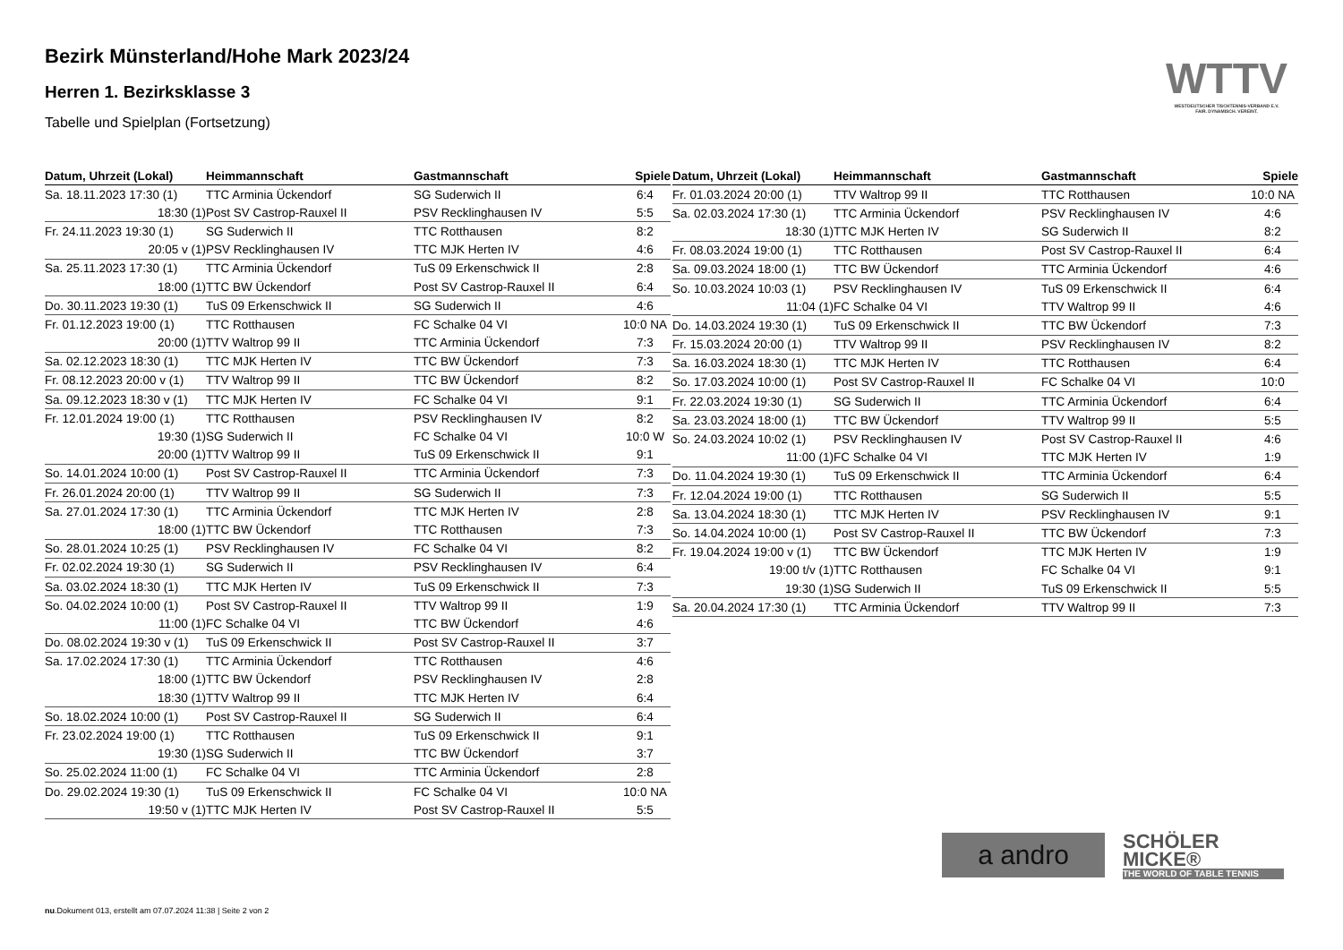WTTV
WESTDEUTSCHER TISCHTENNIS-VERBAND E.V.
FAIR. DYNAMISCH. VEREINT.
Bezirk Münsterland/Hohe Mark 2023/24
Herren 1. Bezirksklasse 3
Tabelle und Spielplan (Fortsetzung)
| Datum, Uhrzeit (Lokal) | Heimmannschaft | Gastmannschaft | Spiele |
| --- | --- | --- | --- |
| Sa. 18.11.2023 17:30 (1) | TTC Arminia Ückendorf | SG Suderwich II | 6:4 |
| 18:30 (1) | Post SV Castrop-Rauxel II | PSV Recklinghausen IV | 5:5 |
| Fr. 24.11.2023 19:30 (1) | SG Suderwich II | TTC Rotthausen | 8:2 |
| 20:05 v (1) | PSV Recklinghausen IV | TTC MJK Herten IV | 4:6 |
| Sa. 25.11.2023 17:30 (1) | TTC Arminia Ückendorf | TuS 09 Erkenschwick II | 2:8 |
| 18:00 (1) | TTC BW Ückendorf | Post SV Castrop-Rauxel II | 6:4 |
| Do. 30.11.2023 19:30 (1) | TuS 09 Erkenschwick II | SG Suderwich II | 4:6 |
| Fr. 01.12.2023 19:00 (1) | TTC Rotthausen | FC Schalke 04 VI | 10:0 NA |
| 20:00 (1) | TTV Waltrop 99 II | TTC Arminia Ückendorf | 7:3 |
| Sa. 02.12.2023 18:30 (1) | TTC MJK Herten IV | TTC BW Ückendorf | 7:3 |
| Fr. 08.12.2023 20:00 v (1) | TTV Waltrop 99 II | TTC BW Ückendorf | 8:2 |
| Sa. 09.12.2023 18:30 v (1) | TTC MJK Herten IV | FC Schalke 04 VI | 9:1 |
| Fr. 12.01.2024 19:00 (1) | TTC Rotthausen | PSV Recklinghausen IV | 8:2 |
| 19:30 (1) | SG Suderwich II | FC Schalke 04 VI | 10:0 W |
| 20:00 (1) | TTV Waltrop 99 II | TuS 09 Erkenschwick II | 9:1 |
| So. 14.01.2024 10:00 (1) | Post SV Castrop-Rauxel II | TTC Arminia Ückendorf | 7:3 |
| Fr. 26.01.2024 20:00 (1) | TTV Waltrop 99 II | SG Suderwich II | 7:3 |
| Sa. 27.01.2024 17:30 (1) | TTC Arminia Ückendorf | TTC MJK Herten IV | 2:8 |
| 18:00 (1) | TTC BW Ückendorf | TTC Rotthausen | 7:3 |
| So. 28.01.2024 10:25 (1) | PSV Recklinghausen IV | FC Schalke 04 VI | 8:2 |
| Fr. 02.02.2024 19:30 (1) | SG Suderwich II | PSV Recklinghausen IV | 6:4 |
| Sa. 03.02.2024 18:30 (1) | TTC MJK Herten IV | TuS 09 Erkenschwick II | 7:3 |
| So. 04.02.2024 10:00 (1) | Post SV Castrop-Rauxel II | TTV Waltrop 99 II | 1:9 |
| 11:00 (1) | FC Schalke 04 VI | TTC BW Ückendorf | 4:6 |
| Do. 08.02.2024 19:30 v (1) | TuS 09 Erkenschwick II | Post SV Castrop-Rauxel II | 3:7 |
| Sa. 17.02.2024 17:30 (1) | TTC Arminia Ückendorf | TTC Rotthausen | 4:6 |
| 18:00 (1) | TTC BW Ückendorf | PSV Recklinghausen IV | 2:8 |
| 18:30 (1) | TTV Waltrop 99 II | TTC MJK Herten IV | 6:4 |
| So. 18.02.2024 10:00 (1) | Post SV Castrop-Rauxel II | SG Suderwich II | 6:4 |
| Fr. 23.02.2024 19:00 (1) | TTC Rotthausen | TuS 09 Erkenschwick II | 9:1 |
| 19:30 (1) | SG Suderwich II | TTC BW Ückendorf | 3:7 |
| So. 25.02.2024 11:00 (1) | FC Schalke 04 VI | TTC Arminia Ückendorf | 2:8 |
| Do. 29.02.2024 19:30 (1) | TuS 09 Erkenschwick II | FC Schalke 04 VI | 10:0 NA |
| 19:50 v (1) | TTC MJK Herten IV | Post SV Castrop-Rauxel II | 5:5 |
| Datum, Uhrzeit (Lokal) | Heimmannschaft | Gastmannschaft | Spiele |
| --- | --- | --- | --- |
| Fr. 01.03.2024 20:00 (1) | TTV Waltrop 99 II | TTC Rotthausen | 10:0 NA |
| Sa. 02.03.2024 17:30 (1) | TTC Arminia Ückendorf | PSV Recklinghausen IV | 4:6 |
| 18:30 (1) | TTC MJK Herten IV | SG Suderwich II | 8:2 |
| Fr. 08.03.2024 19:00 (1) | TTC Rotthausen | Post SV Castrop-Rauxel II | 6:4 |
| Sa. 09.03.2024 18:00 (1) | TTC BW Ückendorf | TTC Arminia Ückendorf | 4:6 |
| So. 10.03.2024 10:03 (1) | PSV Recklinghausen IV | TuS 09 Erkenschwick II | 6:4 |
| 11:04 (1) | FC Schalke 04 VI | TTV Waltrop 99 II | 4:6 |
| Do. 14.03.2024 19:30 (1) | TuS 09 Erkenschwick II | TTC BW Ückendorf | 7:3 |
| Fr. 15.03.2024 20:00 (1) | TTV Waltrop 99 II | PSV Recklinghausen IV | 8:2 |
| Sa. 16.03.2024 18:30 (1) | TTC MJK Herten IV | TTC Rotthausen | 6:4 |
| So. 17.03.2024 10:00 (1) | Post SV Castrop-Rauxel II | FC Schalke 04 VI | 10:0 |
| Fr. 22.03.2024 19:30 (1) | SG Suderwich II | TTC Arminia Ückendorf | 6:4 |
| Sa. 23.03.2024 18:00 (1) | TTC BW Ückendorf | TTV Waltrop 99 II | 5:5 |
| So. 24.03.2024 10:02 (1) | PSV Recklinghausen IV | Post SV Castrop-Rauxel II | 4:6 |
| 11:00 (1) | FC Schalke 04 VI | TTC MJK Herten IV | 1:9 |
| Do. 11.04.2024 19:30 (1) | TuS 09 Erkenschwick II | TTC Arminia Ückendorf | 6:4 |
| Fr. 12.04.2024 19:00 (1) | TTC Rotthausen | SG Suderwich II | 5:5 |
| Sa. 13.04.2024 18:30 (1) | TTC MJK Herten IV | PSV Recklinghausen IV | 9:1 |
| So. 14.04.2024 10:00 (1) | Post SV Castrop-Rauxel II | TTC BW Ückendorf | 7:3 |
| Fr. 19.04.2024 19:00 v (1) | TTC BW Ückendorf | TTC MJK Herten IV | 1:9 |
| 19:00 t/v (1) | TTC Rotthausen | FC Schalke 04 VI | 9:1 |
| 19:30 (1) | SG Suderwich II | TuS 09 Erkenschwick II | 5:5 |
| Sa. 20.04.2024 17:30 (1) | TTC Arminia Ückendorf | TTV Waltrop 99 II | 7:3 |
a andro
SCHÖLER MICKE®
THE WORLD OF TABLE TENNIS
nu.Dokument 013, erstellt am 07.07.2024 11:38 | Seite 2 von 2